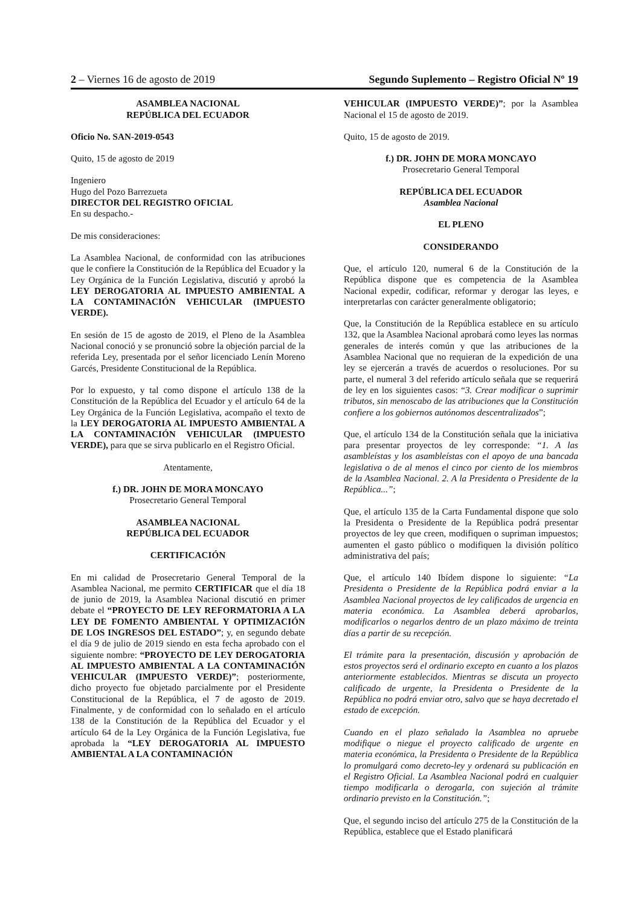2 – Viernes 16 de agosto de 2019 Segundo Suplemento – Registro Oficial Nº 19
ASAMBLEA NACIONAL
REPÚBLICA DEL ECUADOR
Oficio No. SAN-2019-0543
Quito, 15 de agosto de 2019
Ingeniero
Hugo del Pozo Barrezueta
DIRECTOR DEL REGISTRO OFICIAL
En su despacho.-
De mis consideraciones:
La Asamblea Nacional, de conformidad con las atribuciones que le confiere la Constitución de la República del Ecuador y la Ley Orgánica de la Función Legislativa, discutió y aprobó la LEY DEROGATORIA AL IMPUESTO AMBIENTAL A LA CONTAMINACIÓN VEHICULAR (IMPUESTO VERDE).
En sesión de 15 de agosto de 2019, el Pleno de la Asamblea Nacional conoció y se pronunció sobre la objeción parcial de la referida Ley, presentada por el señor licenciado Lenín Moreno Garcés, Presidente Constitucional de la República.
Por lo expuesto, y tal como dispone el artículo 138 de la Constitución de la República del Ecuador y el artículo 64 de la Ley Orgánica de la Función Legislativa, acompaño el texto de la LEY DEROGATORIA AL IMPUESTO AMBIENTAL A LA CONTAMINACIÓN VEHICULAR (IMPUESTO VERDE), para que se sirva publicarlo en el Registro Oficial.
Atentamente,
f.) DR. JOHN DE MORA MONCAYO
Prosecretario General Temporal
ASAMBLEA NACIONAL
REPÚBLICA DEL ECUADOR
CERTIFICACIÓN
En mi calidad de Prosecretario General Temporal de la Asamblea Nacional, me permito CERTIFICAR que el día 18 de junio de 2019, la Asamblea Nacional discutió en primer debate el “PROYECTO DE LEY REFORMATORIA A LA LEY DE FOMENTO AMBIENTAL Y OPTIMIZACIÓN DE LOS INGRESOS DEL ESTADO”; y, en segundo debate el día 9 de julio de 2019 siendo en esta fecha aprobado con el siguiente nombre: “PROYECTO DE LEY DEROGATORIA AL IMPUESTO AMBIENTAL A LA CONTAMINACIÓN VEHICULAR (IMPUESTO VERDE)”; posteriormente, dicho proyecto fue objetado parcialmente por el Presidente Constitucional de la República, el 7 de agosto de 2019. Finalmente, y de conformidad con lo señalado en el artículo 138 de la Constitución de la República del Ecuador y el artículo 64 de la Ley Orgánica de la Función Legislativa, fue aprobada la “LEY DEROGATORIA AL IMPUESTO AMBIENTAL A LA CONTAMINACIÓN
VEHICULAR (IMPUESTO VERDE)”; por la Asamblea Nacional el 15 de agosto de 2019.
Quito, 15 de agosto de 2019.
f.) DR. JOHN DE MORA MONCAYO
Prosecretario General Temporal
REPÚBLICA DEL ECUADOR
Asamblea Nacional
EL PLENO
CONSIDERANDO
Que, el artículo 120, numeral 6 de la Constitución de la República dispone que es competencia de la Asamblea Nacional expedir, codificar, reformar y derogar las leyes, e interpretarlas con carácter generalmente obligatorio;
Que, la Constitución de la República establece en su artículo 132, que la Asamblea Nacional aprobará como leyes las normas generales de interés común y que las atribuciones de la Asamblea Nacional que no requieran de la expedición de una ley se ejercerán a través de acuerdos o resoluciones. Por su parte, el numeral 3 del referido artículo señala que se requerirá de ley en los siguientes casos: “3. Crear modificar o suprimir tributos, sin menoscabo de las atribuciones que la Constitución confiere a los gobiernos autónomos descentralizados”;
Que, el artículo 134 de la Constitución señala que la iniciativa para presentar proyectos de ley corresponde: “1. A las asambleístas y los asambleístas con el apoyo de una bancada legislativa o de al menos el cinco por ciento de los miembros de la Asamblea Nacional. 2. A la Presidenta o Presidente de la República...”;
Que, el artículo 135 de la Carta Fundamental dispone que solo la Presidenta o Presidente de la República podrá presentar proyectos de ley que creen, modifiquen o supriman impuestos; aumenten el gasto público o modifiquen la división político administrativa del país;
Que, el artículo 140 Ibídem dispone lo siguiente: “La Presidenta o Presidente de la República podrá enviar a la Asamblea Nacional proyectos de ley calificados de urgencia en materia económica. La Asamblea deberá aprobarlos, modificarlos o negarlos dentro de un plazo máximo de treinta días a partir de su recepción.
El trámite para la presentación, discusión y aprobación de estos proyectos será el ordinario excepto en cuanto a los plazos anteriormente establecidos. Mientras se discuta un proyecto calificado de urgente, la Presidenta o Presidente de la República no podrá enviar otro, salvo que se haya decretado el estado de excepción.
Cuando en el plazo señalado la Asamblea no apruebe modifique o niegue el proyecto calificado de urgente en materia económica, la Presidenta o Presidente de la República lo promulgará como decreto-ley y ordenará su publicación en el Registro Oficial. La Asamblea Nacional podrá en cualquier tiempo modificarla o derogarla, con sujeción al trámite ordinario previsto en la Constitución.”;
Que, el segundo inciso del artículo 275 de la Constitución de la República, establece que el Estado planificará